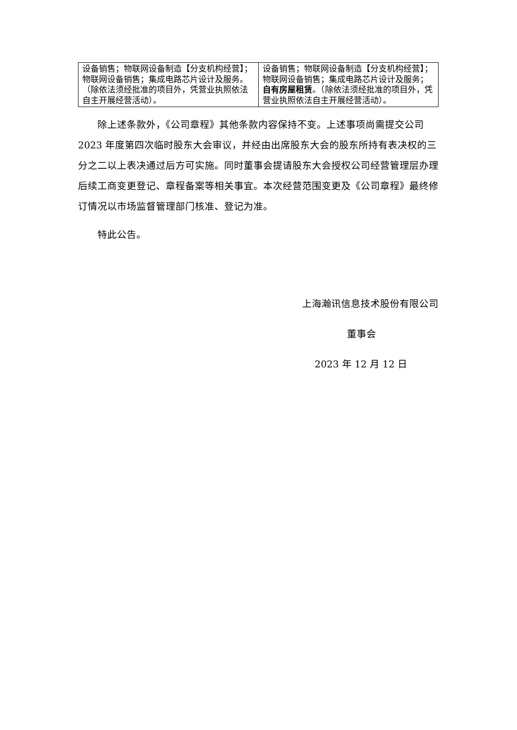| 设备销售；物联网设备制造【分支机构经营】；物联网设备销售；集成电路芯片设计及服务。（除依法须经批准的项目外，凭营业执照依法自主开展经营活动）。 | 设备销售；物联网设备制造【分支机构经营】；物联网设备销售；集成电路芯片设计及服务； 自有房屋租赁 。（除依法须经批准的项目外，凭营业执照依法自主开展经营活动）。 |
除上述条款外，《公司章程》其他条款内容保持不变。上述事项尚需提交公司 2023 年度第四次临时股东大会审议，并经由出席股东大会的股东所持有表决权的三分之二以上表决通过后方可实施。同时董事会提请股东大会授权公司经营管理层办理后续工商变更登记、章程备案等相关事宜。本次经营范围变更及《公司章程》最终修订情况以市场监督管理部门核准、登记为准。
特此公告。
上海瀚讯信息技术股份有限公司
董事会
2023 年 12 月 12 日